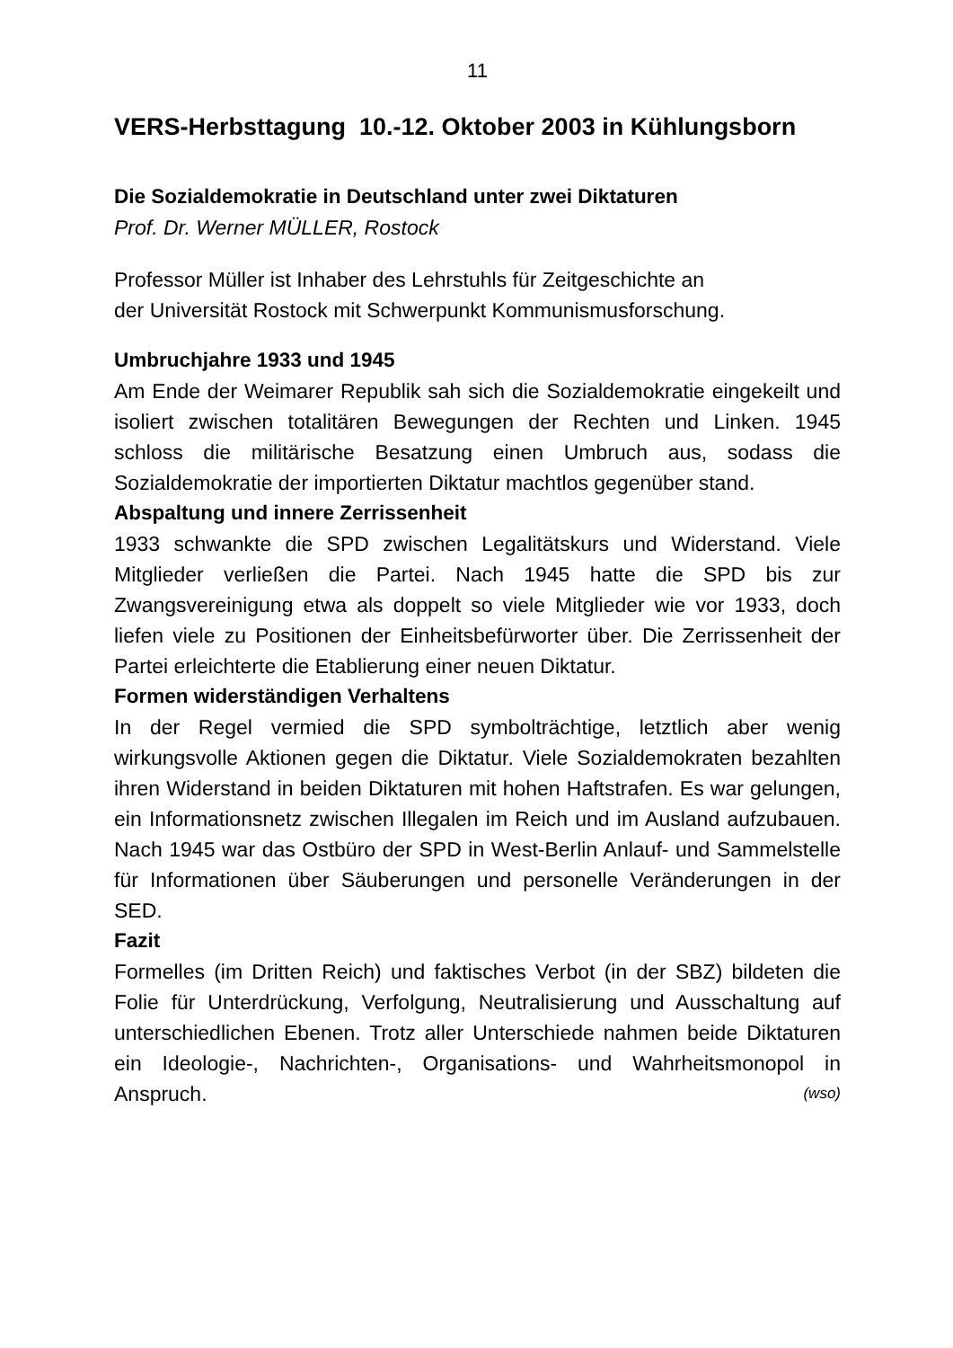11
VERS-Herbsttagung 10.-12. Oktober 2003 in Kühlungsborn
Die Sozialdemokratie in Deutschland unter zwei Diktaturen
Prof. Dr. Werner MÜLLER, Rostock
Professor Müller ist Inhaber des Lehrstuhls für Zeitgeschichte an
der Universität Rostock mit Schwerpunkt Kommunismusforschung.
Umbruchjahre 1933 und 1945
Am Ende der Weimarer Republik sah sich die Sozialdemokratie eingekeilt und isoliert zwischen totalitären Bewegungen der Rechten und Linken. 1945 schloss die militärische Besatzung einen Umbruch aus, sodass die Sozialdemokratie der importierten Diktatur machtlos gegenüber stand.
Abspaltung und innere Zerrissenheit
1933 schwankte die SPD zwischen Legalitätskurs und Widerstand. Viele Mitglieder verließen die Partei. Nach 1945 hatte die SPD bis zur Zwangsvereinigung etwa als doppelt so viele Mitglieder wie vor 1933, doch liefen viele zu Positionen der Einheitsbefürworter über. Die Zerrissenheit der Partei erleichterte die Etablierung einer neuen Diktatur.
Formen widerständigen Verhaltens
In der Regel vermied die SPD symbolträchtige, letztlich aber wenig wirkungsvolle Aktionen gegen die Diktatur. Viele Sozialdemokraten bezahlten ihren Widerstand in beiden Diktaturen mit hohen Haftstrafen. Es war gelungen, ein Informationsnetz zwischen Illegalen im Reich und im Ausland aufzubauen. Nach 1945 war das Ostbüro der SPD in West-Berlin Anlauf- und Sammelstelle für Informationen über Säuberungen und personelle Veränderungen in der SED.
Fazit
Formelles (im Dritten Reich) und faktisches Verbot (in der SBZ) bildeten die Folie für Unterdrückung, Verfolgung, Neutralisierung und Ausschaltung auf unterschiedlichen Ebenen. Trotz aller Unterschiede nahmen beide Diktaturen ein Ideologie-, Nachrichten-, Organisations- und Wahrheitsmonopol in Anspruch. (wso)